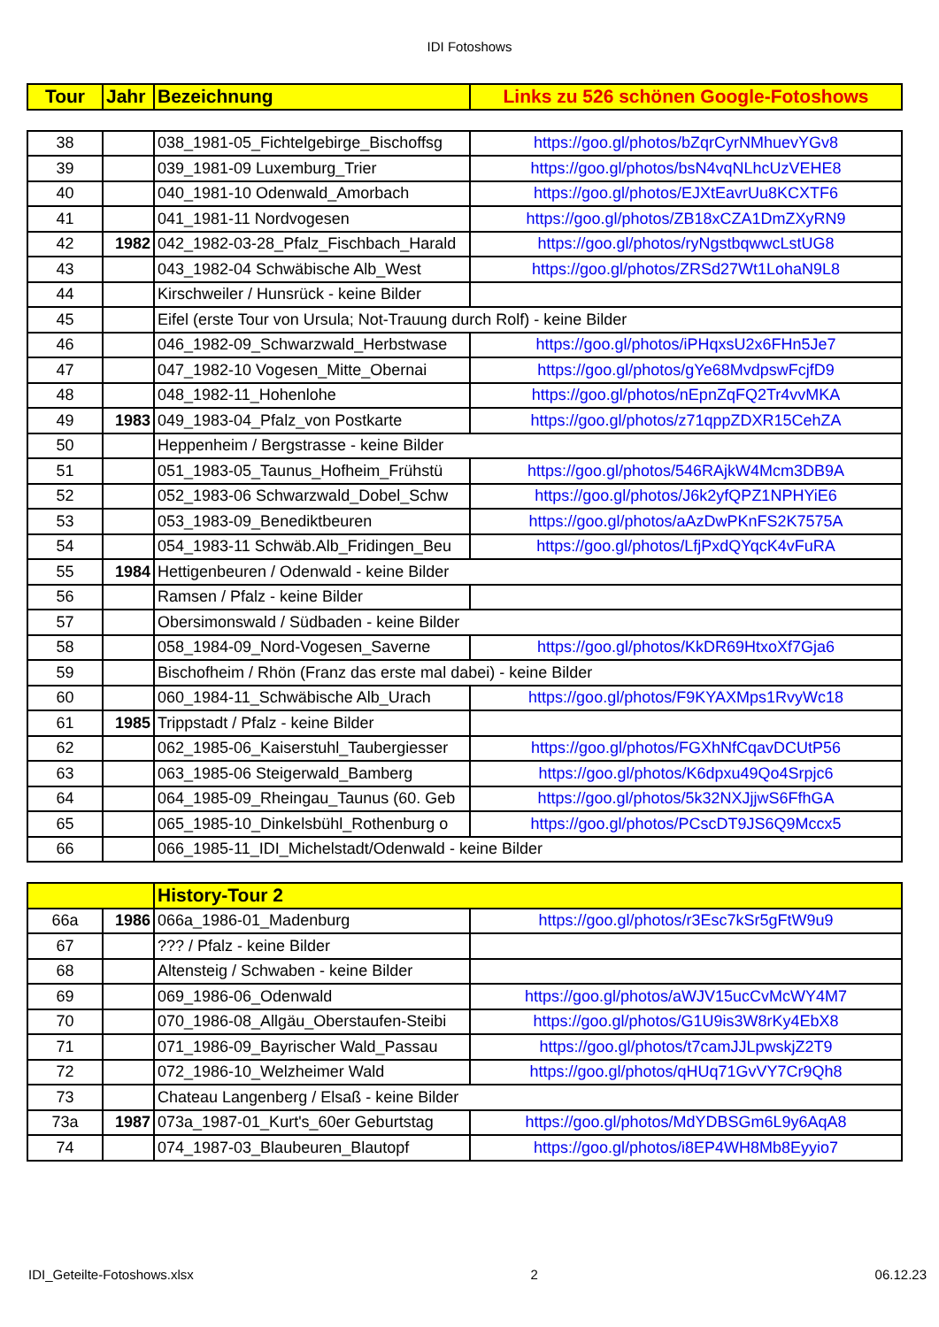IDI Fotoshows
| Tour | Jahr | Bezeichnung | Links zu 526 schönen Google-Fotoshows |
| --- | --- | --- | --- |
| 38 | | 038_1981-05_Fichtelgebirge_Bischoffsg | https://goo.gl/photos/bZqrCyrNMhuevYGv8 |
| 39 | | 039_1981-09 Luxemburg_Trier | https://goo.gl/photos/bsN4vqNLhcUzVEHE8 |
| 40 | | 040_1981-10 Odenwald_Amorbach | https://goo.gl/photos/EJXtEavrUu8KCXTF6 |
| 41 | | 041_1981-11 Nordvogesen | https://goo.gl/photos/ZB18xCZA1DmZXyRN9 |
| 42 | 1982 | 042_1982-03-28_Pfalz_Fischbach_Harald | https://goo.gl/photos/ryNgstbqwwcLstUG8 |
| 43 | | 043_1982-04 Schwäbische Alb_West | https://goo.gl/photos/ZRSd27Wt1LohaN9L8 |
| 44 | | Kirschweiler / Hunsrück - keine Bilder | |
| 45 | | Eifel (erste Tour von Ursula; Not-Trauung durch Rolf) - keine Bilder | |
| 46 | | 046_1982-09_Schwarzwald_Herbstwase | https://goo.gl/photos/iPHqxsU2x6FHn5Je7 |
| 47 | | 047_1982-10 Vogesen_Mitte_Obernai | https://goo.gl/photos/gYe68MvdpswFcjfD9 |
| 48 | | 048_1982-11_Hohenlohe | https://goo.gl/photos/nEpnZqFQ2Tr4vvMKA |
| 49 | 1983 | 049_1983-04_Pfalz_von Postkarte | https://goo.gl/photos/z71qppZDXR15CehZA |
| 50 | | Heppenheim / Bergstrasse - keine Bilder | |
| 51 | | 051_1983-05_Taunus_Hofheim_Frühstü | https://goo.gl/photos/546RAjkW4Mcm3DB9A |
| 52 | | 052_1983-06 Schwarzwald_Dobel_Schw | https://goo.gl/photos/J6k2yfQPZ1NPHYiE6 |
| 53 | | 053_1983-09_Benediktbeuren | https://goo.gl/photos/aAzDwPKnFS2K7575A |
| 54 | | 054_1983-11 Schwäb.Alb_Fridingen_Beu | https://goo.gl/photos/LfjPxdQYqcK4vFuRA |
| 55 | 1984 | Hettigenbeuren / Odenwald - keine Bilder | |
| 56 | | Ramsen / Pfalz - keine Bilder | |
| 57 | | Obersimonswald / Südbaden - keine Bilder | |
| 58 | | 058_1984-09_Nord-Vogesen_Saverne | https://goo.gl/photos/KkDR69HtxoXf7Gja6 |
| 59 | | Bischofheim / Rhön (Franz das erste mal dabei) - keine Bilder | |
| 60 | | 060_1984-11_Schwäbische Alb_Urach | https://goo.gl/photos/F9KYAXMps1RvyWc18 |
| 61 | 1985 | Trippstadt / Pfalz - keine Bilder | |
| 62 | | 062_1985-06_Kaiserstuhl_Taubergiesser | https://goo.gl/photos/FGXhNfCqavDCUtP56 |
| 63 | | 063_1985-06 Steigerwald_Bamberg | https://goo.gl/photos/K6dpxu49Qo4Srpjc6 |
| 64 | | 064_1985-09_Rheingau_Taunus (60. Geb | https://goo.gl/photos/5k32NXJjjwS6FfhGA |
| 65 | | 065_1985-10_Dinkelsbühl_Rothenburg o | https://goo.gl/photos/PCscDT9JS6Q9Mccx5 |
| 66 | | 066_1985-11_IDI_Michelstadt/Odenwald - keine Bilder | |
| | | History-Tour 2 | |
| --- | --- | --- | --- |
| 66a | 1986 | 066a_1986-01_Madenburg | https://goo.gl/photos/r3Esc7kSr5gFtW9u9 |
| 67 | | ??? / Pfalz - keine Bilder | |
| 68 | | Altensteig / Schwaben - keine Bilder | |
| 69 | | 069_1986-06_Odenwald | https://goo.gl/photos/aWJV15ucCvMcWY4M7 |
| 70 | | 070_1986-08_Allgäu_Oberstaufen-Steibi | https://goo.gl/photos/G1U9is3W8rKy4EbX8 |
| 71 | | 071_1986-09_Bayrischer Wald_Passau | https://goo.gl/photos/t7camJJLpwskjZ2T9 |
| 72 | | 072_1986-10_Welzheimer Wald | https://goo.gl/photos/qHUq71GvVY7Cr9Qh8 |
| 73 | | Chateau Langenberg / Elsaß - keine Bilder | |
| 73a | 1987 | 073a_1987-01_Kurt's_60er Geburtstag | https://goo.gl/photos/MdYDBSGm6L9y6AqA8 |
| 74 | | 074_1987-03_Blaubeuren_Blautopf | https://goo.gl/photos/i8EP4WH8Mb8Eyyio7 |
IDI_Geteilte-Fotoshows.xlsx 2 06.12.23